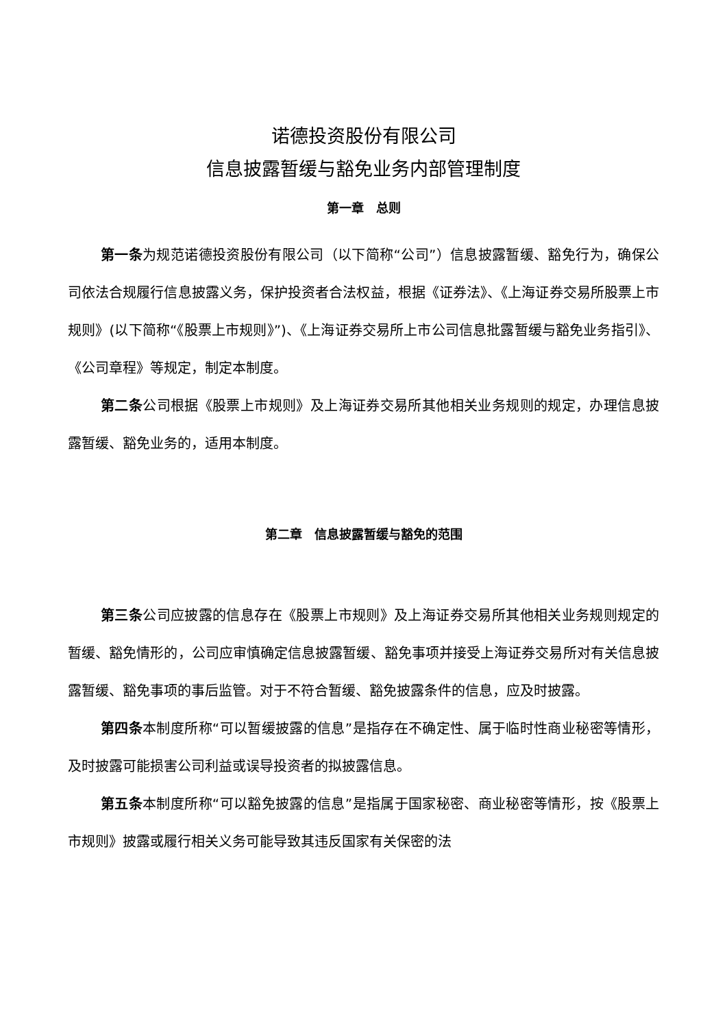诺德投资股份有限公司
信息披露暂缓与豁免业务内部管理制度
第一章　总则
第一条为规范诺德投资股份有限公司（以下简称“公司”）信息披露暂缓、豁免行为，确保公司依法合规履行信息披露义务，保护投资者合法权益，根据《证券法》、《上海证券交易所股票上市规则》(以下简称“《股票上市规则》”)、《上海证券交易所上市公司信息批露暂缓与豁免业务指引》、《公司章程》等规定，制定本制度。
第二条公司根据《股票上市规则》及上海证券交易所其他相关业务规则的规定，办理信息披露暂缓、豁免业务的，适用本制度。
第二章　信息披露暂缓与豁免的范围
第三条公司应披露的信息存在《股票上市规则》及上海证券交易所其他相关业务规则规定的暂缓、豁免情形的，公司应审慎确定信息披露暂缓、豁免事项并接受上海证券交易所对有关信息披露暂缓、豁免事项的事后监管。对于不符合暂缓、豁免披露条件的信息，应及时披露。
第四条本制度所称“可以暂缓披露的信息”是指存在不确定性、属于临时性商业秘密等情形，及时披露可能损害公司利益或误导投资者的拟披露信息。
第五条本制度所称“可以豁免披露的信息”是指属于国家秘密、商业秘密等情形，按《股票上市规则》披露或履行相关义务可能导致其违反国家有关保密的法